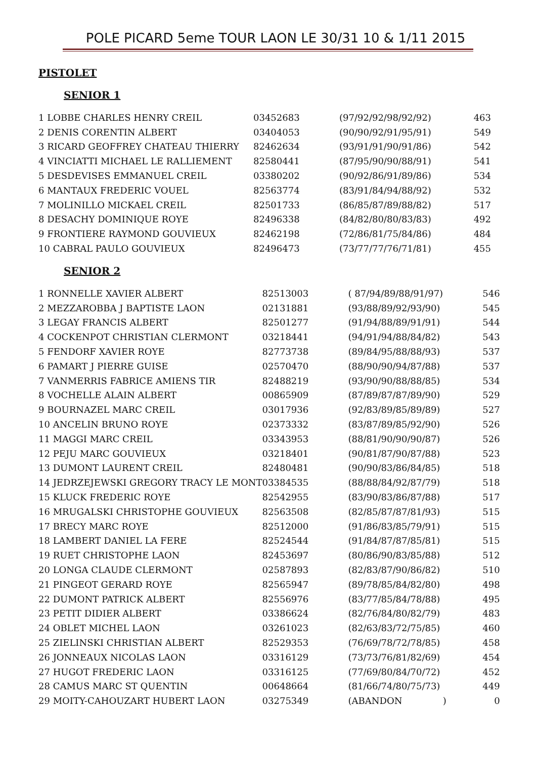POLE PICARD 5eme TOUR LAON LE 30/31 10 & 1/11 2015
PISTOLET
SENIOR 1
| 1 LOBBE CHARLES HENRY CREIL | 03452683 | (97/92/92/98/92/92) | 463 |
| 2 DENIS CORENTIN ALBERT | 03404053 | (90/90/92/91/95/91) | 549 |
| 3 RICARD GEOFFREY CHATEAU THIERRY | 82462634 | (93/91/91/90/91/86) | 542 |
| 4 VINCIATTI MICHAEL LE RALLIEMENT | 82580441 | (87/95/90/90/88/91) | 541 |
| 5 DESDEVISES EMMANUEL CREIL | 03380202 | (90/92/86/91/89/86) | 534 |
| 6 MANTAUX FREDERIC VOUEL | 82563774 | (83/91/84/94/88/92) | 532 |
| 7 MOLINILLO MICKAEL CREIL | 82501733 | (86/85/87/89/88/82) | 517 |
| 8 DESACHY DOMINIQUE ROYE | 82496338 | (84/82/80/80/83/83) | 492 |
| 9 FRONTIERE RAYMOND GOUVIEUX | 82462198 | (72/86/81/75/84/86) | 484 |
| 10 CABRAL PAULO GOUVIEUX | 82496473 | (73/77/77/76/71/81) | 455 |
SENIOR 2
| 1 RONNELLE XAVIER ALBERT | 82513003 | ( 87/94/89/88/91/97) | 546 |
| 2 MEZZAROBBA J BAPTISTE LAON | 02131881 | (93/88/89/92/93/90) | 545 |
| 3 LEGAY FRANCIS ALBERT | 82501277 | (91/94/88/89/91/91) | 544 |
| 4 COCKENPOT CHRISTIAN CLERMONT | 03218441 | (94/91/94/88/84/82) | 543 |
| 5 FENDORF XAVIER ROYE | 82773738 | (89/84/95/88/88/93) | 537 |
| 6 PAMART J PIERRE GUISE | 02570470 | (88/90/90/94/87/88) | 537 |
| 7 VANMERRIS FABRICE AMIENS TIR | 82488219 | (93/90/90/88/88/85) | 534 |
| 8 VOCHELLE ALAIN ALBERT | 00865909 | (87/89/87/87/89/90) | 529 |
| 9 BOURNAZEL MARC CREIL | 03017936 | (92/83/89/85/89/89) | 527 |
| 10 ANCELIN BRUNO ROYE | 02373332 | (83/87/89/85/92/90) | 526 |
| 11 MAGGI MARC CREIL | 03343953 | (88/81/90/90/90/87) | 526 |
| 12 PEJU MARC GOUVIEUX | 03218401 | (90/81/87/90/87/88) | 523 |
| 13 DUMONT LAURENT CREIL | 82480481 | (90/90/83/86/84/85) | 518 |
| 14 JEDRZEJEWSKI GREGORY TRACY LE MONT | 03384535 | (88/88/84/92/87/79) | 518 |
| 15 KLUCK FREDERIC ROYE | 82542955 | (83/90/83/86/87/88) | 517 |
| 16 MRUGALSKI CHRISTOPHE GOUVIEUX | 82563508 | (82/85/87/87/81/93) | 515 |
| 17 BRECY MARC ROYE | 82512000 | (91/86/83/85/79/91) | 515 |
| 18 LAMBERT DANIEL LA FERE | 82524544 | (91/84/87/87/85/81) | 515 |
| 19 RUET CHRISTOPHE LAON | 82453697 | (80/86/90/83/85/88) | 512 |
| 20 LONGA CLAUDE CLERMONT | 02587893 | (82/83/87/90/86/82) | 510 |
| 21 PINGEOT GERARD ROYE | 82565947 | (89/78/85/84/82/80) | 498 |
| 22 DUMONT PATRICK ALBERT | 82556976 | (83/77/85/84/78/88) | 495 |
| 23 PETIT DIDIER ALBERT | 03386624 | (82/76/84/80/82/79) | 483 |
| 24 OBLET MICHEL LAON | 03261023 | (82/63/83/72/75/85) | 460 |
| 25 ZIELINSKI CHRISTIAN ALBERT | 82529353 | (76/69/78/72/78/85) | 458 |
| 26 JONNEAUX NICOLAS LAON | 03316129 | (73/73/76/81/82/69) | 454 |
| 27 HUGOT FREDERIC LAON | 03316125 | (77/69/80/84/70/72) | 452 |
| 28 CAMUS MARC ST QUENTIN | 00648664 | (81/66/74/80/75/73) | 449 |
| 29 MOITY-CAHOUZART HUBERT LAON | 03275349 | (ABANDON ) | 0 |